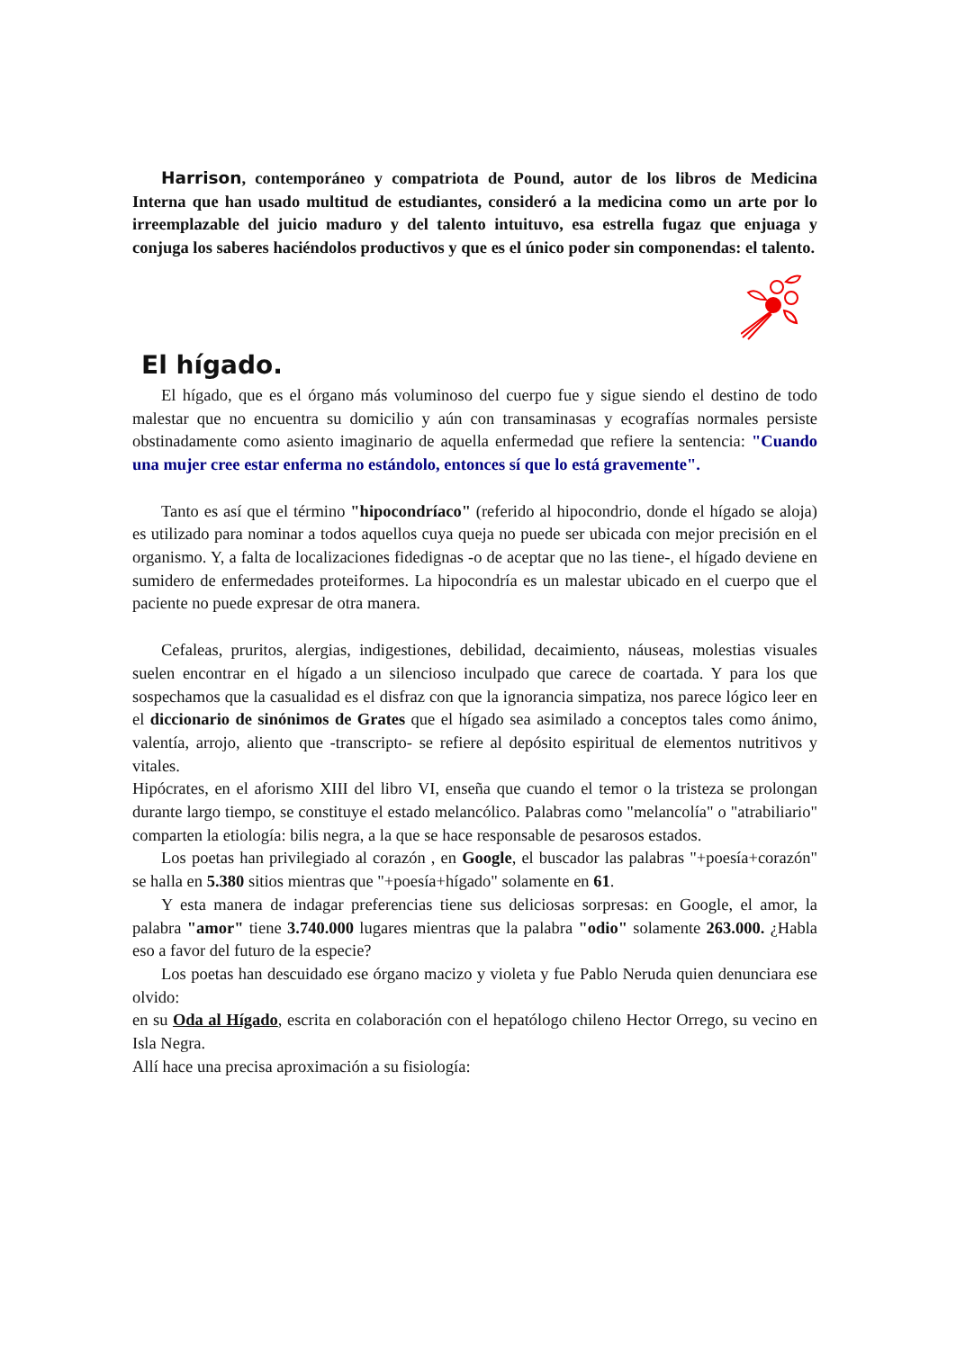Harrison, contemporáneo y compatriota de Pound, autor de los libros de Medicina Interna que han usado multitud de estudiantes, consideró a la medicina como un arte por lo irreemplazable del juicio maduro y del talento intuituvo, esa estrella fugaz que enjuaga y conjuga los saberes haciéndolos productivos y que es el único poder sin componendas: el talento.
El hígado.
El hígado, que es el órgano más voluminoso del cuerpo fue y sigue siendo el destino de todo malestar que no encuentra su domicilio y aún con transaminasas y ecografías normales persiste obstinadamente como asiento imaginario de aquella enfermedad que refiere la sentencia: "Cuando una mujer cree estar enferma no estándolo, entonces sí que lo está gravemente".
Tanto es así que el término "hipocondríaco" (referido al hipocondrio, donde el hígado se aloja) es utilizado para nominar a todos aquellos cuya queja no puede ser ubicada con mejor precisión en el organismo. Y, a falta de localizaciones fidedignas -o de aceptar que no las tiene-, el hígado deviene en sumidero de enfermedades proteiformes. La hipocondría es un malestar ubicado en el cuerpo que el paciente no puede expresar de otra manera.
Cefaleas, pruritos, alergias, indigestiones, debilidad, decaimiento, náuseas, molestias visuales suelen encontrar en el hígado a un silencioso inculpado que carece de coartada. Y para los que sospechamos que la casualidad es el disfraz con que la ignorancia simpatiza, nos parece lógico leer en el diccionario de sinónimos de Grates que el hígado sea asimilado a conceptos tales como ánimo, valentía, arrojo, aliento que -transcripto- se refiere al depósito espiritual de elementos nutritivos y vitales.
Hipócrates, en el aforismo XIII del libro VI, enseña que cuando el temor o la tristeza se prolongan durante largo tiempo, se constituye el estado melancólico. Palabras como "melancolía" o "atrabiliario" comparten la etiología: bilis negra, a la que se hace responsable de pesarosos estados.
Los poetas han privilegiado al corazón , en Google, el buscador las palabras "+poesía+corazón" se halla en 5.380 sitios mientras que "+poesía+hígado" solamente en 61.
Y esta manera de indagar preferencias tiene sus deliciosas sorpresas: en Google, el amor, la palabra "amor" tiene 3.740.000 lugares mientras que la palabra "odio" solamente 263.000. ¿Habla eso a favor del futuro de la especie?
Los poetas han descuidado ese órgano macizo y violeta y fue Pablo Neruda quien denunciara ese olvido:
en su Oda al Hígado, escrita en colaboración con el hepatólogo chileno Hector Orrego, su vecino en Isla Negra.
Allí hace una precisa aproximación a su fisiología: